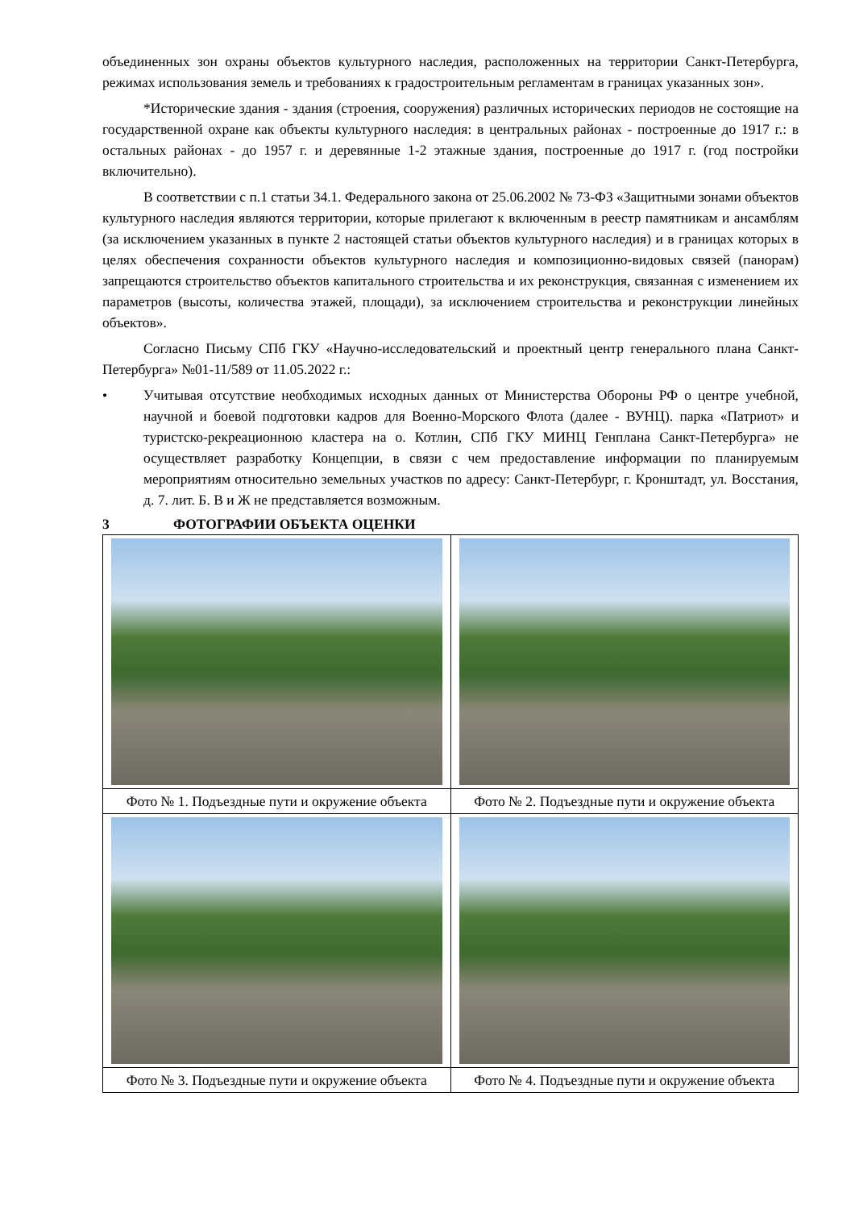объединенных зон охраны объектов культурного наследия, расположенных на территории Санкт-Петербурга, режимах использования земель и требованиях к градостроительным регламентам в границах указанных зон».
*Исторические здания - здания (строения, сооружения) различных исторических периодов не состоящие на государственной охране как объекты культурного наследия: в центральных районах - построенные до 1917 г.: в остальных районах - до 1957 г. и деревянные 1-2 этажные здания, построенные до 1917 г. (год постройки включительно).
В соответствии с п.1 статьи 34.1. Федерального закона от 25.06.2002 № 73-ФЗ «Защитными зонами объектов культурного наследия являются территории, которые прилегают к включенным в реестр памятникам и ансамблям (за исключением указанных в пункте 2 настоящей статьи объектов культурного наследия) и в границах которых в целях обеспечения сохранности объектов культурного наследия и композиционно-видовых связей (панорам) запрещаются строительство объектов капитального строительства и их реконструкция, связанная с изменением их параметров (высоты, количества этажей, площади), за исключением строительства и реконструкции линейных объектов».
Согласно Письму СПб ГКУ «Научно-исследовательский и проектный центр генерального плана Санкт-Петербурга» №01-11/589 от 11.05.2022 г.:
• Учитывая отсутствие необходимых исходных данных от Министерства Обороны РФ о центре учебной, научной и боевой подготовки кадров для Военно-Морского Флота (далее - ВУНЦ). парка «Патриот» и туристско-рекреационною кластера на о. Котлин, СПб ГКУ МИНЦ Генплана Санкт-Петербурга» не осуществляет разработку Концепции, в связи с чем предоставление информации по планируемым мероприятиям относительно земельных участков по адресу: Санкт-Петербург, г. Кронштадт, ул. Восстания, д. 7. лит. Б. В и Ж не представляется возможным.
3 ФОТОГРАФИИ ОБЪЕКТА ОЦЕНКИ
| Фото № 1. Подъездные пути и окружение объекта | Фото № 2. Подъездные пути и окружение объекта |
| Фото № 3. Подъездные пути и окружение объекта | Фото № 4. Подъездные пути и окружение объекта |